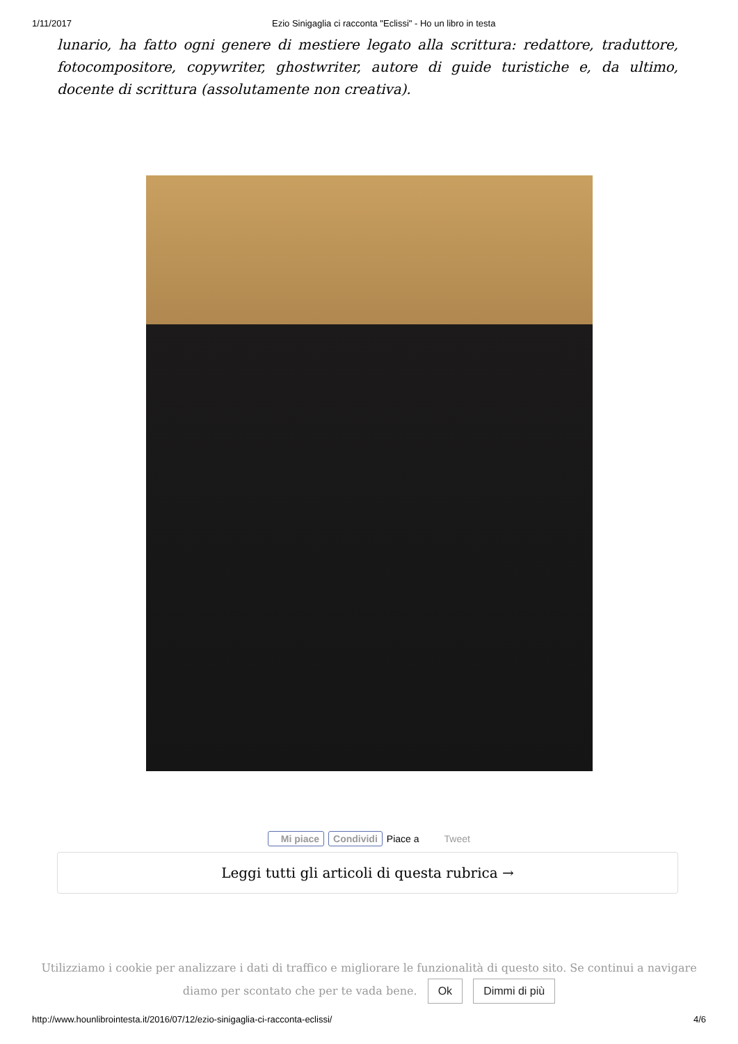1/11/2017 Ezio Sinigaglia ci racconta "Eclissi" - Ho un libro in testa
lunario, ha fatto ogni genere di mestiere legato alla scrittura: redattore, traduttore, fotocompositore, copywriter, ghostwriter, autore di guide turistiche e, da ultimo, docente di scrittura (assolutamente non creativa).
Mi piace Condividi Piace a Tweet
Leggi tutti gli articoli di questa rubrica →
Utilizziamo i cookie per analizzare i dati di traffico e migliorare le funzionalità di questo sito. Se continui a navigare
diamo per scontato che per te vada bene. Ok Dimmi di più
http://www.hounlibrointesta.it/2016/07/12/ezio-sinigaglia-ci-racconta-eclissi/ 4/6